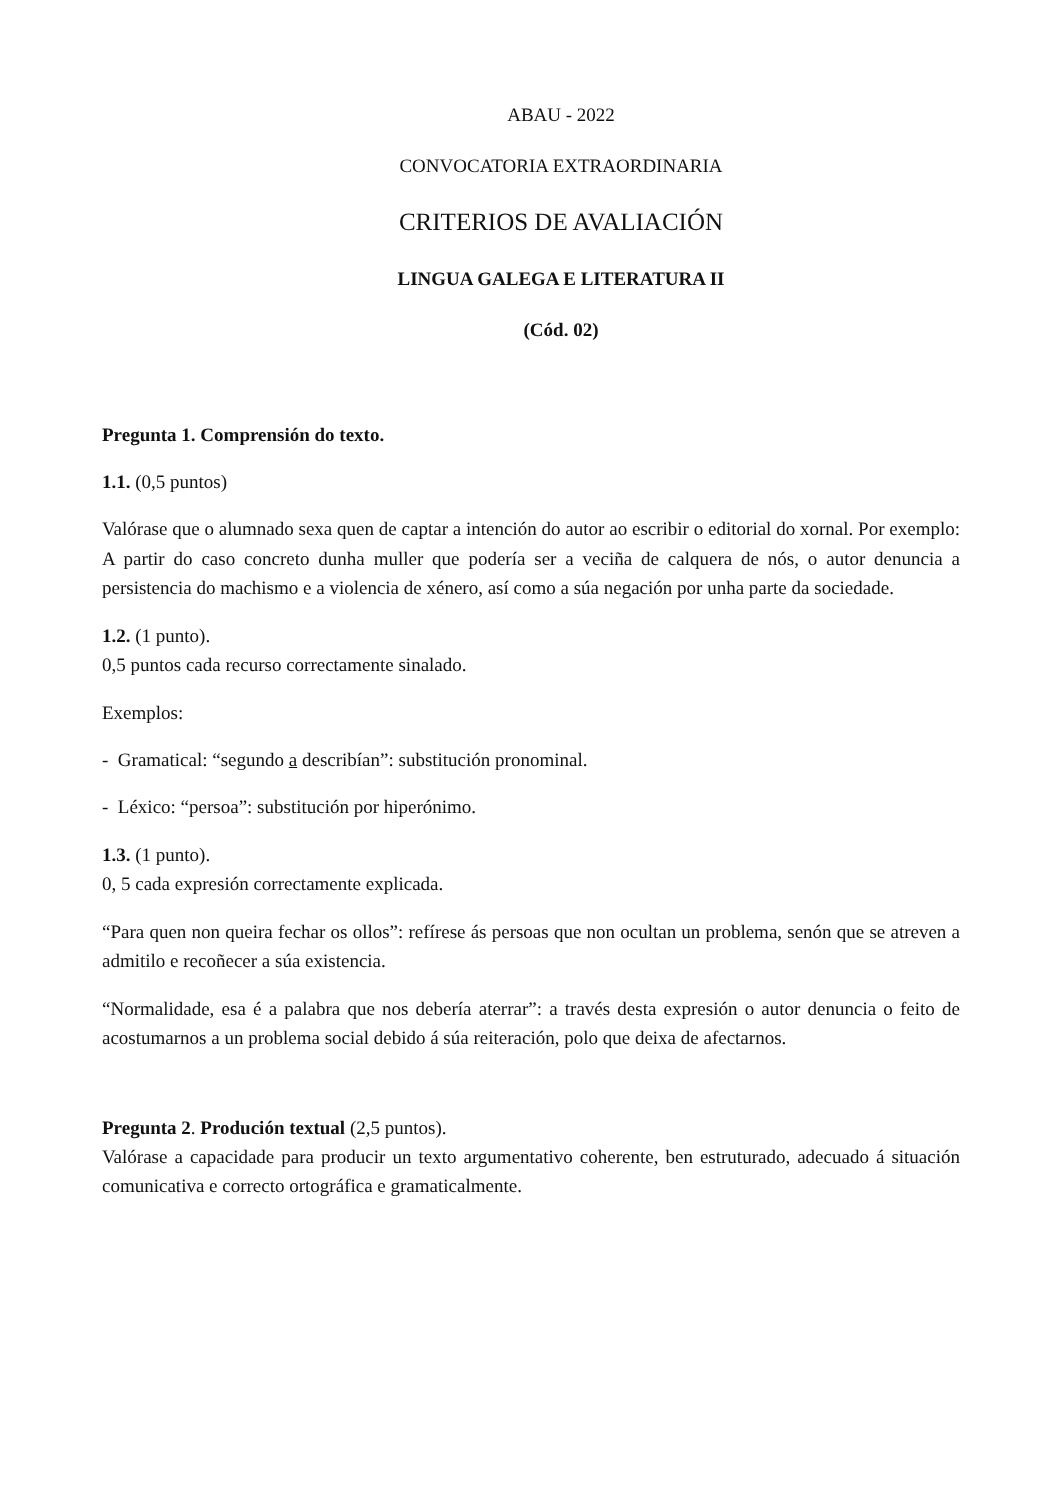ABAU - 2022
CONVOCATORIA EXTRAORDINARIA
CRITERIOS DE AVALIACIÓN
LINGUA GALEGA E LITERATURA II
(Cód. 02)
Pregunta 1. Comprensión do texto.
1.1. (0,5 puntos)
Valórase que o alumnado sexa quen de captar a intención do autor ao escribir o editorial do xornal. Por exemplo: A partir do caso concreto dunha muller que podería ser a veciña de calquera de nós, o autor denuncia a persistencia do machismo e a violencia de xénero, así como a súa negación por unha parte da sociedade.
1.2. (1 punto).
0,5 puntos cada recurso correctamente sinalado.
Exemplos:
- Gramatical: “segundo a describían”: substitución pronominal.
- Léxico: “persoa”: substitución por hiperónimo.
1.3. (1 punto).
0, 5 cada expresión correctamente explicada.
“Para quen non queira fechar os ollos”: refírese ás persoas que non ocultan un problema, senón que se atreven a admitilo e recoñecer a súa existencia.
“Normalidade, esa é a palabra que nos debería aterrar”: a través desta expresión o autor denuncia o feito de acostumarnos a un problema social debido á súa reiteración, polo que deixa de afectarnos.
Pregunta 2. Produción textual (2,5 puntos).
Valórase a capacidade para producir un texto argumentativo coherente, ben estruturado, adecuado á situación comunicativa e correcto ortográfica e gramaticalmente.